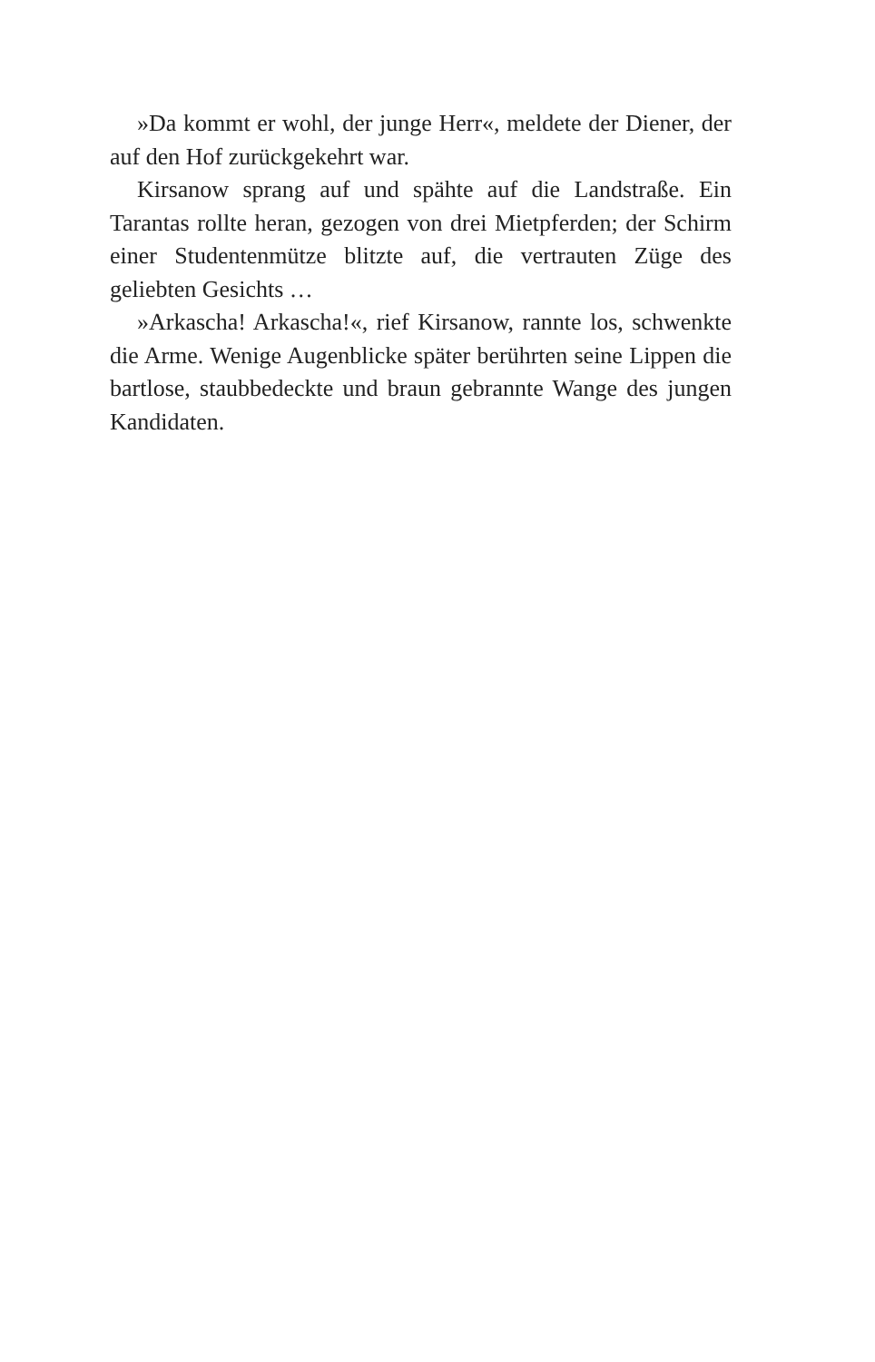»Da kommt er wohl, der junge Herr«, meldete der Diener, der auf den Hof zurückgekehrt war.
Kirsanow sprang auf und spähte auf die Landstraße. Ein Tarantas rollte heran, gezogen von drei Mietpferden; der Schirm einer Studentenmütze blitzte auf, die vertrauten Züge des geliebten Gesichts …
»Arkascha! Arkascha!«, rief Kirsanow, rannte los, schwenkte die Arme. Wenige Augenblicke später berührten seine Lippen die bartlose, staubbedeckte und braun gebrannte Wange des jungen Kandidaten.